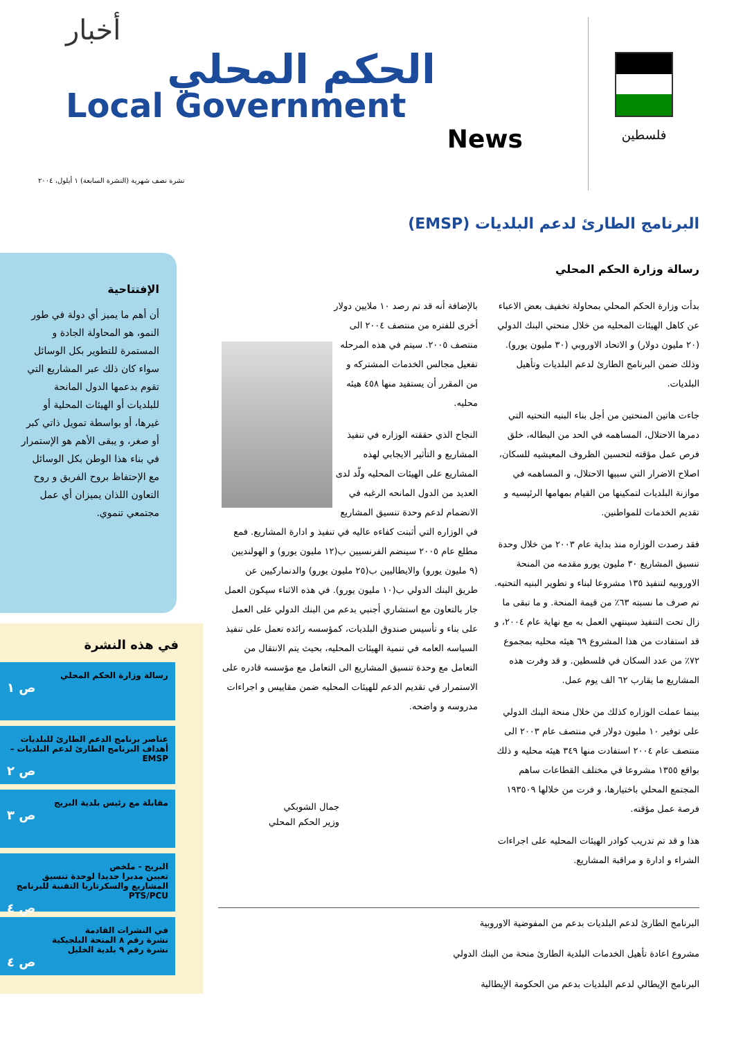فلسطين
أخبار
الحكم المحلي
Local Government
News
نشرة نصف شهرية (النشرة السابعة) ١ أيلول، ٢٠٠٤
البرنامج الطارئ لدعم البلديات (EMSP)
الإفتتاحية
أن أهم ما يميز أي دولة في طور النمو، هو المحاولة الجادة و المستمرة للتطوير بكل الوسائل سواء كان ذلك عبر المشاريع التي تقوم بدعمها الدول المانحة للبلديات أو الهيئات المحلية أو غيرها، أو بواسطة تمويل ذاتي كبر أو صغر، و يبقى الأهم هو الإستمرار في بناء هذا الوطن بكل الوسائل مع الإحتفاظ بروح الفريق و روح التعاون اللذان يميزان أي عمل مجتمعي تنموي.
في هذه النشرة
رسالة وزارة الحكم المحلي
ص ١
عناصر برنامج الدعم الطارئ للبلديات
أهداف البرنامج الطارئ لدعم البلديات – EMSP
ص ٢
مقابلة مع رئيس بلدية البريج
ص ٣
البريج - ملخص
تعيين مديرا جديدا لوحدة تنسيق المشاريع والسكرتاريا التقنية للبرنامج PTS/PCU
ص ٤
في النشرات القادمة
نشرة رقم ٨ المنحة البلجيكية
نشرة رقم ٩ بلدية الخليل
ص ٤
رسالة وزارة الحكم المحلي
بدأت وزارة الحكم المحلي بمحاولة تخفيف بعض الاعباء عن كاهل الهيئات المحليه من خلال منحتي البنك الدولي (٢٠ مليون دولار) و الاتحاد الاوروبي (٣٠ مليون يورو). وذلك ضمن البرنامج الطارئ لدعم البلديات وتأهيل البلديات.
جاءت هاتين المنحتين من أجل بناء البنيه التحتيه التي دمرها الاحتلال، المساهمه في الحد من البطاله، خلق فرص عمل مؤقته لتحسين الظروف المعيشيه للسكان، اصلاح الاضرار التي سببها الاحتلال، و المساهمه في موازنة البلديات لتمكينها من القيام بمهامها الرئيسيه و تقديم الخدمات للمواطنين.
فقد رصدت الوزاره منذ بداية عام ٢٠٠٣ من خلال وحدة تنسيق المشاريع ٣٠ مليون يورو مقدمه من المنحة الاوروبيه لتنفيذ ١٣٥ مشروعا لبناء و تطوير البنيه التحتيه. تم صرف ما نسبته ٦٣٪ من قيمة المنحة. و ما تبقى ما زال تحت التنفيذ سينتهي العمل به مع نهاية عام ٢٠٠٤، و قد استفادت من هذا المشروع ٦٩ هيئه محليه بمجموع ٧٢٪ من عدد السكان في فلسطين. و قد وفرت هذه المشاريع ما يقارب ٦٢ الف يوم عمل.
بينما عملت الوزاره كذلك من خلال منحة البنك الدولي على توفير ١٠ مليون دولار في منتصف عام ٢٠٠٣ الى منتصف عام ٢٠٠٤ استفادت منها ٣٤٩ هيئه محليه و ذلك بواقع ١٣٥٥ مشروعا في مختلف القطاعات ساهم المجتمع المحلي باختيارها، و فرت من خلالها ١٩٣٥٠٩ فرصة عمل مؤقته.
هذا و قد تم تدريب كوادر الهيئات المحليه على اجراءات الشراء و ادارة و مراقبة المشاريع.
بالإضافة أنه قد تم رصد ١٠ ملايين دولار أخرى للفتره من منتصف ٢٠٠٤ الى منتصف ٢٠٠٥. سيتم في هذه المرحله تفعيل مجالس الخدمات المشتركه و من المقرر أن يستفيد منها ٤٥٨ هيئه محليه.
النجاح الذي حققته الوزاره في تنفيذ المشاريع و التأثير الايجابي لهذه المشاريع على الهيئات المحليه ولّد لدى العديد من الدول المانحه الرغبه في الانضمام لدعم وحدة تنسيق المشاريع في الوزاره التي أثبتت كفاءه عاليه في تنفيذ و ادارة المشاريع. فمع مطلع عام ٢٠٠٥ سينضم الفرنسيين ب(١٢ مليون يورو) و الهولنديين (٩ مليون يورو) والايطاليين ب(٢٥ مليون يورو) والدنماركيين عن طريق البنك الدولي ب(١٠ مليون يورو). في هذه الاثناء سيكون العمل جار بالتعاون مع استشاري أجنبي بدعم من البنك الدولي على العمل على بناء و تأسيس صندوق البلديات، كمؤسسه رائده تعمل على تنفيذ السياسه العامه في تنمية الهيئات المحليه، بحيث يتم الانتقال من التعامل مع وحدة تنسيق المشاريع الى التعامل مع مؤسسه قادره على الاستمرار في تقديم الدعم للهيئات المحليه ضمن مقاييس و اجراءات مدروسه و واضحه.
جمال الشوبكي
وزير الحكم المحلي
البرنامج الطارئ لدعم البلديات بدعم من المفوضية الاوروبية
مشروع اعادة تأهيل الخدمات البلدية الطارئ منحة من البنك الدولي
البرنامج الإيطالي لدعم البلديات بدعم من الحكومة الإيطالية